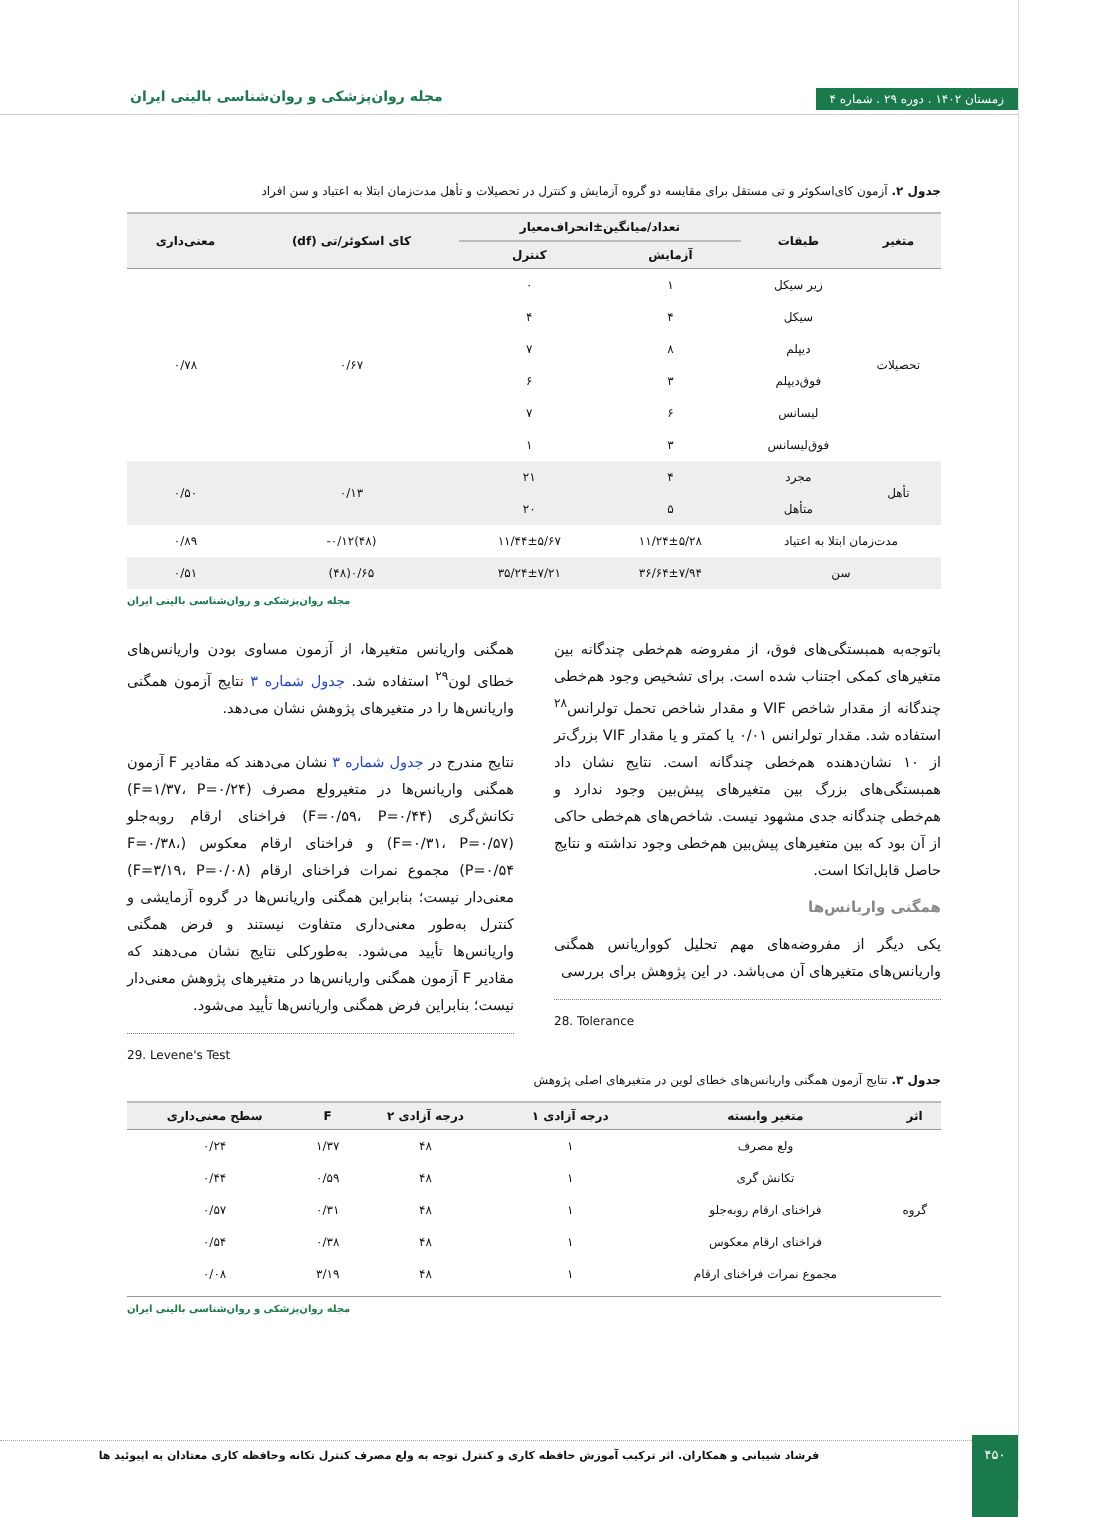زمستان ۱۴۰۲ . دوره ۲۹ . شماره ۴ مجله روان‌پزشکی و روان‌شناسی بالینی ایران
جدول ۲. آزمون کای‌اسکوئر و تی مستقل برای مقایسه دو گروه آزمایش و کنترل در تحصیلات و تأهل مدت‌زمان ابتلا به اعتیاد و سن افراد
| متغیر | طبقات | تعداد/میانگین±انحراف‌معیار | | کای اسکوئر/تی (df) | معنی‌داری |
| --- | --- | --- | --- | --- | --- |
| | | آزمایش | کنترل | | |
| تحصیلات | زیر سیکل | ۱ | ۰ | ۰/۶۷ | ۰/۷۸ |
| | سیکل | ۴ | ۴ | | |
| | دیپلم | ۸ | ۷ | | |
| | فوق‌دیپلم | ۳ | ۶ | | |
| | لیسانس | ۶ | ۷ | | |
| | فوق‌لیسانس | ۳ | ۱ | | |
| تأهل | مجرد | ۴ | ۲۱ | ۰/۱۳ | ۰/۵۰ |
| | متأهل | ۵ | ۲۰ | | |
| مدت‌زمان ابتلا به اعتیاد | | ۱۱/۲۴±۵/۲۸ | ۱۱/۴۴±۵/۶۷ | ‎-۰/۱۲(۴۸) | ۰/۸۹ |
| سن | | ۳۶/۶۴±۷/۹۴ | ۳۵/۲۴±۷/۲۱ | ۰/۶۵(۴۸) | ۰/۵۱ |
مجله روان‌پزشکی و روان‌شناسی بالینی ایران
باتوجه‌به همبستگی‌های فوق، از مفروضه هم‌خطی چندگانه بین متغیرهای کمکی اجتناب شده است. برای تشخیص وجود هم‌خطی چندگانه از مقدار شاخص VIF و مقدار شاخص تحمل تولرانس<sup>۲۸</sup> استفاده شد. مقدار تولرانس ۰/۰۱ یا کمتر و یا مقدار VIF بزرگ‌تر از ۱۰ نشان‌دهنده هم‌خطی چندگانه است. نتایج نشان داد همبستگی‌های بزرگ بین متغیرهای پیش‌بین وجود ندارد و هم‌خطی چندگانه جدی مشهود نیست. شاخص‌های هم‌خطی حاکی از آن بود که بین متغیرهای پیش‌بین هم‌خطی وجود نداشته و نتایج حاصل قابل‌اتکا است.
همگنی واریانس‌ها
یکی دیگر از مفروضه‌های مهم تحلیل کوواریانس همگنی واریانس‌های متغیرهای آن می‌باشد. در این پژوهش برای بررسی
28. Tolerance
همگنی واریانس متغیرها، از آزمون مساوی بودن واریانس‌های خطای لون<sup>۲۹</sup> استفاده شد. جدول شماره ۳ نتایج آزمون همگنی واریانس‌ها را در متغیرهای پژوهش نشان می‌دهد.
نتایج مندرج در جدول شماره ۳ نشان می‌دهند که مقادیر F آزمون همگنی واریانس‌ها در متغیرولع مصرف (F=۱/۳۷، P=۰/۲۴) تکانش‌گری (F=۰/۵۹، P=۰/۴۴) فراخنای ارقام روبه‌جلو (F=۰/۳۱، P=۰/۵۷) و فراخنای ارقام معکوس (F=۰/۳۸، P=۰/۵۴) مجموع نمرات فراخنای ارقام (F=۳/۱۹، P=۰/۰۸) معنی‌دار نیست؛ بنابراین همگنی واریانس‌ها در گروه آزمایشی و کنترل به‌طور معنی‌داری متفاوت نیستند و فرض همگنی واریانس‌ها تأیید می‌شود. به‌طورکلی نتایج نشان می‌دهند که مقادیر F آزمون همگنی واریانس‌ها در متغیرهای پژوهش معنی‌دار نیست؛ بنابراین فرض همگنی واریانس‌ها تأیید می‌شود.
29. Levene's Test
جدول ۳. نتایج آزمون همگنی واریانس‌های خطای لوین در متغیرهای اصلی پژوهش
| اثر | متغیر وابسته | درجه آزادی ۱ | درجه آزادی ۲ | F | سطح معنی‌داری |
| --- | --- | --- | --- | --- | --- |
| گروه | ولع مصرف | ۱ | ۴۸ | ۱/۳۷ | ۰/۲۴ |
| | تکانش گری | ۱ | ۴۸ | ۰/۵۹ | ۰/۴۴ |
| | فراخنای ارقام روبه‌جلو | ۱ | ۴۸ | ۰/۳۱ | ۰/۵۷ |
| | فراخنای ارقام معکوس | ۱ | ۴۸ | ۰/۳۸ | ۰/۵۴ |
| | مجموع نمرات فراخنای ارقام | ۱ | ۴۸ | ۳/۱۹ | ۰/۰۸ |
مجله روان‌پزشکی و روان‌شناسی بالینی ایران
۴۵۰
فرشاد شیبانی و همکاران. اثر ترکیب آموزش حافظه کاری و کنترل توجه به ولع مصرف کنترل تکانه وحافظه کاری معتادان به اپیوئید ها